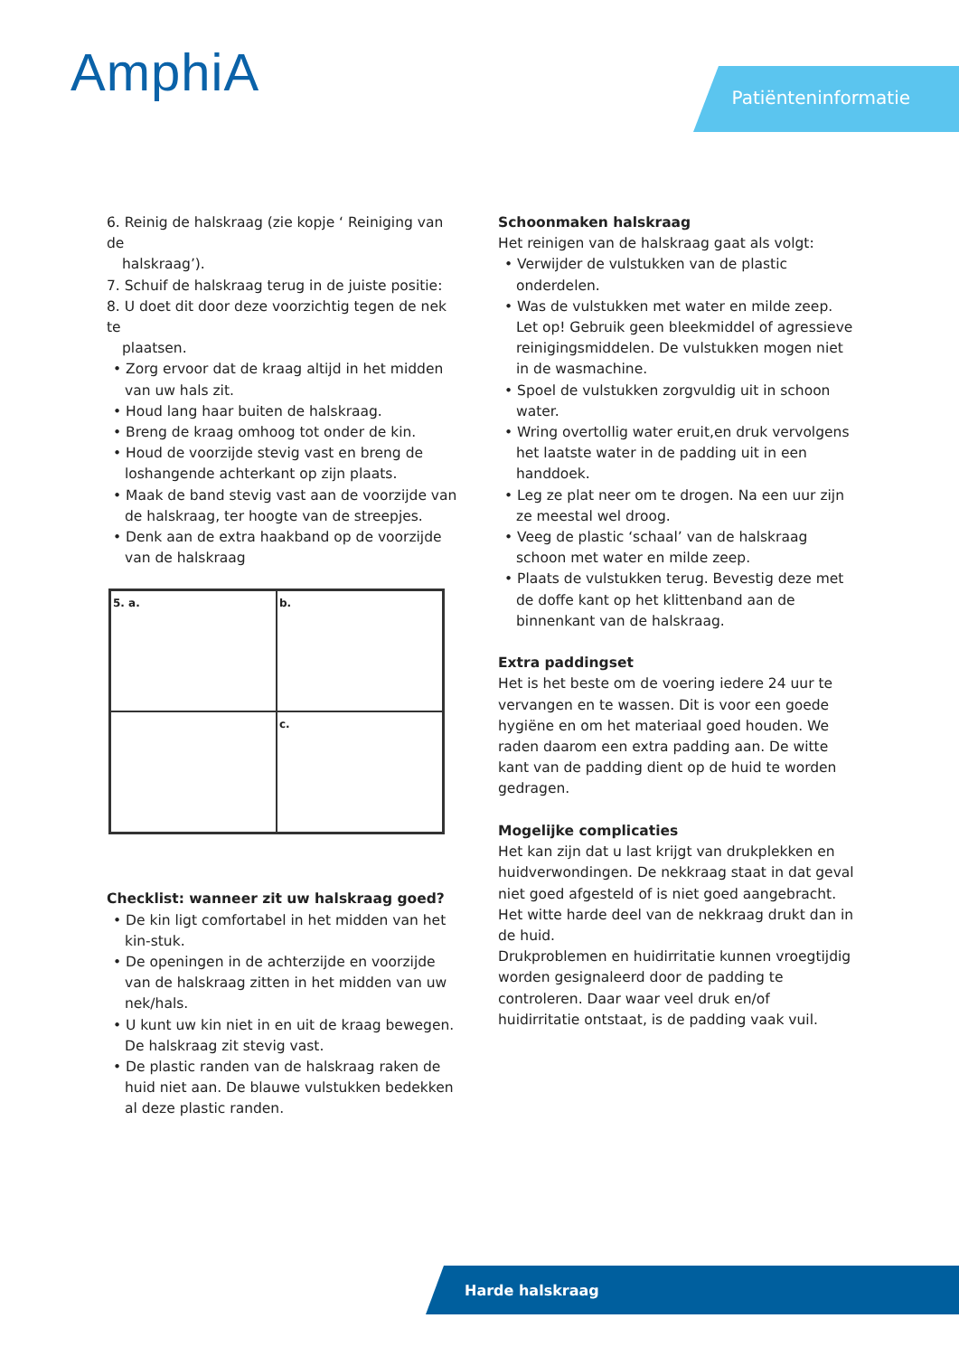AmphiA Patiënteninformatie
6. Reinig de halskraag (zie kopje ‘ Reiniging van de
halskraag’).
7. Schuif de halskraag terug in de juiste positie:
8. U doet dit door deze voorzichtig tegen de nek te
plaatsen.
• Zorg ervoor dat de kraag altijd in het midden van uw hals zit.
• Houd lang haar buiten de halskraag.
• Breng de kraag omhoog tot onder de kin.
• Houd de voorzijde stevig vast en breng de loshangende achterkant op zijn plaats.
• Maak de band stevig vast aan de voorzijde van de halskraag, ter hoogte van de streepjes.
• Denk aan de extra haakband op de voorzijde van de halskraag
5. a.
b.
c.
Checklist: wanneer zit uw halskraag goed?
• De kin ligt comfortabel in het midden van het kin-stuk.
• De openingen in de achterzijde en voorzijde van de halskraag zitten in het midden van uw nek/hals.
• U kunt uw kin niet in en uit de kraag bewegen. De halskraag zit stevig vast.
• De plastic randen van de halskraag raken de huid niet aan. De blauwe vulstukken bedekken al deze plastic randen.
Schoonmaken halskraag
Het reinigen van de halskraag gaat als volgt:
• Verwijder de vulstukken van de plastic onderdelen.
• Was de vulstukken met water en milde zeep. Let op! Gebruik geen bleekmiddel of agressieve reinigingsmiddelen. De vulstukken mogen niet in de wasmachine.
• Spoel de vulstukken zorgvuldig uit in schoon water.
• Wring overtollig water eruit,en druk vervolgens het laatste water in de padding uit in een handdoek.
• Leg ze plat neer om te drogen. Na een uur zijn ze meestal wel droog.
• Veeg de plastic ‘schaal’ van de halskraag schoon met water en milde zeep.
• Plaats de vulstukken terug. Bevestig deze met de doffe kant op het klittenband aan de binnenkant van de halskraag.
Extra paddingset
Het is het beste om de voering iedere 24 uur te vervangen en te wassen. Dit is voor een goede hygiëne en om het materiaal goed houden. We raden daarom een extra padding aan. De witte kant van de padding dient op de huid te worden gedragen.
Mogelijke complicaties
Het kan zijn dat u last krijgt van drukplekken en huidverwondingen. De nekkraag staat in dat geval niet goed afgesteld of is niet goed aangebracht. Het witte harde deel van de nekkraag drukt dan in de huid.
Drukproblemen en huidirritatie kunnen vroegtijdig worden gesignaleerd door de padding te controleren. Daar waar veel druk en/of huidirritatie ontstaat, is de padding vaak vuil.
Harde halskraag